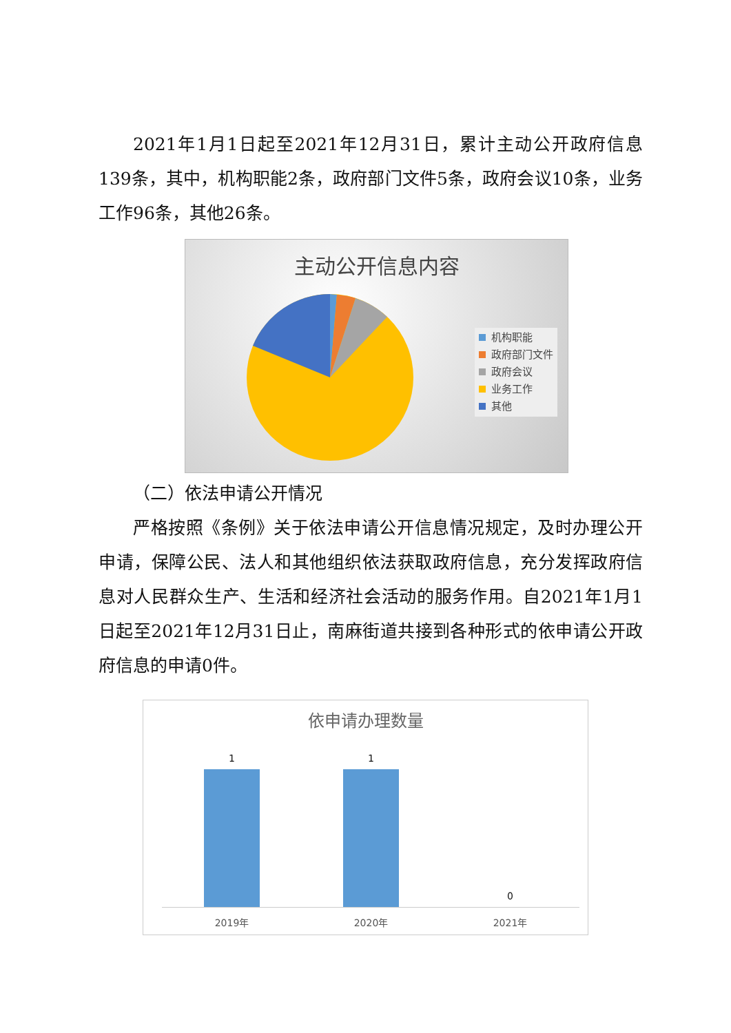2021年1月1日起至2021年12月31日，累计主动公开政府信息139条，其中，机构职能2条，政府部门文件5条，政府会议10条，业务工作96条，其他26条。
主动公开信息内容
机构职能
政府部门文件
政府会议
业务工作
其他
（二）依法申请公开情况
严格按照《条例》关于依法申请公开信息情况规定，及时办理公开申请，保障公民、法人和其他组织依法获取政府信息，充分发挥政府信息对人民群众生产、生活和经济社会活动的服务作用。自2021年1月1日起至2021年12月31日止，南麻街道共接到各种形式的依申请公开政府信息的申请0件。
依申请办理数量
1 1
0
2019年 2020年 2021年